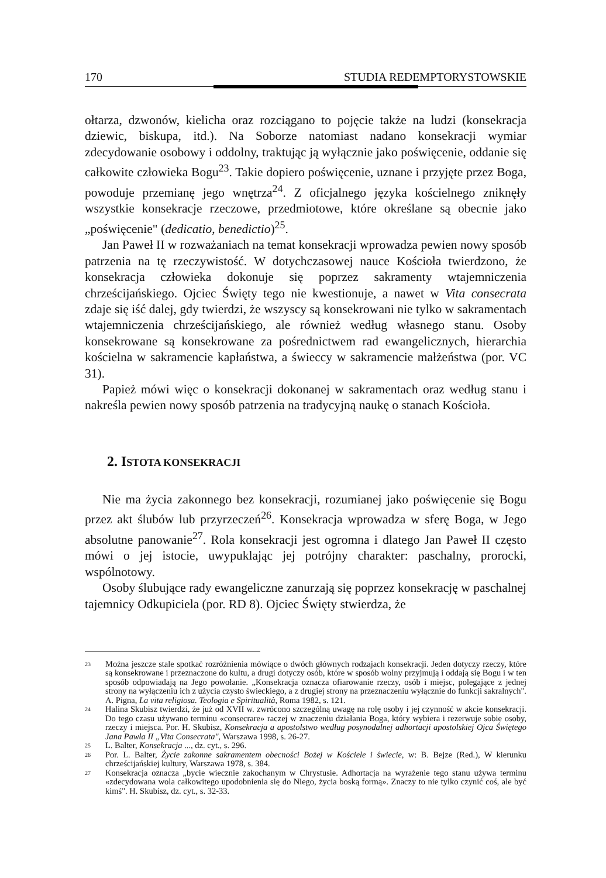170 STUDIA REDEMPTORYSTOWSKIE
ołtarza, dzwonów, kielicha oraz rozciągano to pojęcie także na ludzi (konsekracja dziewic, biskupa, itd.). Na Soborze natomiast nadano konsekracji wymiar zdecydowanie osobowy i oddolny, traktując ją wyłącznie jako poświęcenie, oddanie się całkowite człowieka Bogu<sup>23</sup>. Takie dopiero poświęcenie, uznane i przyjęte przez Boga, powoduje przemianę jego wnętrza<sup>24</sup>. Z oficjalnego języka kościelnego zniknęły wszystkie konsekracje rzeczowe, przedmiotowe, które określane są obecnie jako „poświęcenie" (dedicatio, benedictio)<sup>25</sup>.
Jan Paweł II w rozważaniach na temat konsekracji wprowadza pewien nowy sposób patrzenia na tę rzeczywistość. W dotychczasowej nauce Kościoła twierdzono, że konsekracja człowieka dokonuje się poprzez sakramenty wtajemniczenia chrześcijańskiego. Ojciec Święty tego nie kwestionuje, a nawet w Vita consecrata zdaje się iść dalej, gdy twierdzi, że wszyscy są konsekrowani nie tylko w sakramentach wtajemniczenia chrześcijańskiego, ale również według własnego stanu. Osoby konsekrowane są konsekrowane za pośrednictwem rad ewangelicznych, hierarchia kościelna w sakramencie kapłaństwa, a świeccy w sakramencie małżeństwa (por. VC 31).
Papież mówi więc o konsekracji dokonanej w sakramentach oraz według stanu i nakreśla pewien nowy sposób patrzenia na tradycyjną naukę o stanach Kościoła.
2. ISTOTA KONSEKRACJI
Nie ma życia zakonnego bez konsekracji, rozumianej jako poświęcenie się Bogu przez akt ślubów lub przyrzeczeń<sup>26</sup>. Konsekracja wprowadza w sferę Boga, w Jego absolutne panowanie<sup>27</sup>. Rola konsekracji jest ogromna i dlatego Jan Paweł II często mówi o jej istocie, uwypuklając jej potrójny charakter: paschalny, prorocki, wspólnotowy.
Osoby ślubujące rady ewangeliczne zanurzają się poprzez konsekrację w paschalnej tajemnicy Odkupiciela (por. RD 8). Ojciec Święty stwierdza, że
<sup>23</sup>
Można jeszcze stale spotkać rozróżnienia mówiące o dwóch głównych rodzajach konsekracji. Jeden dotyczy rzeczy, które są konsekrowane i przeznaczone do kultu, a drugi dotyczy osób, które w sposób wolny przyjmują i oddają się Bogu i w ten sposób odpowiadają na Jego powołanie. „Konsekracja oznacza ofiarowanie rzeczy, osób i miejsc, polegające z jednej strony na wyłączeniu ich z użycia czysto świeckiego, a z drugiej strony na przeznaczeniu wyłącznie do funkcji sakralnych". A. Pigna, La vita religiosa. Teologia e Spiritualità, Roma 1982, s. 121.
<sup>24</sup>
Halina Skubisz twierdzi, że już od XVII w. zwrócono szczególną uwagę na rolę osoby i jej czynność w akcie konsekracji. Do tego czasu używano terminu «consecrare» raczej w znaczeniu działania Boga, który wybiera i rezerwuje sobie osoby, rzeczy i miejsca. Por. H. Skubisz, Konsekracja a apostolstwo według posynodalnej adhortacji apostolskiej Ojca Świętego Jana Pawła II „Vita Consecrata", Warszawa 1998, s. 26-27.
<sup>25</sup>
L. Balter, Konsekracja ..., dz. cyt., s. 296.
<sup>26</sup>
Por. L. Balter, Życie zakonne sakramentem obecności Bożej w Kościele i świecie, w: B. Bejze (Red.), W kierunku chrześcijańskiej kultury, Warszawa 1978, s. 384.
<sup>27</sup>
Konsekracja oznacza „bycie wiecznie zakochanym w Chrystusie. Adhortacja na wyrażenie tego stanu używa terminu «zdecydowana wola całkowitego upodobnienia się do Niego, życia boską formą». Znaczy to nie tylko czynić coś, ale być kimś". H. Skubisz, dz. cyt., s. 32-33.